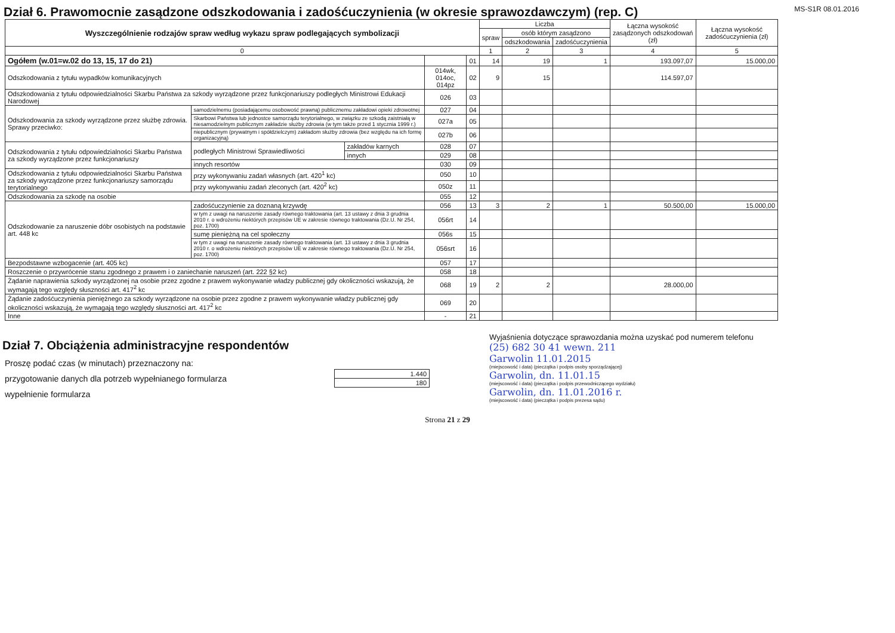Dział 6. Prawomocnie zasądzone odszkodowania i zadośćuczynienia (w okresie sprawozdawczym) (rep. C)
MS-S1R 08.01.2016
| Wyszczególnienie rodzajów spraw według wykazu spraw podlegających symbolizacji | | | | | Liczba | | | Łączna wysokość zasądzonych odszkodowań (zł) | Łączna wysokość zadośćuczynienia (zł) |
| --- | --- | --- | --- | --- | --- | --- | --- | --- | --- |
| | | | | | spraw | osób którym zasądzono | | | |
| | | | | | | odszkodowania | zadośćuczynienia | | |
| 0 | | | | | 1 | 2 | 3 | 4 | 5 |
| Ogółem (w.01=w.02 do 13, 15, 17 do 21) | | | | 01 | 14 | 19 | 1 | 193.097,07 | 15.000,00 |
| Odszkodowania z tytułu wypadków komunikacyjnych | | | 014wk, 014oc, 014pz | 02 | 9 | 15 | | 114.597,07 | |
| Odszkodowania z tytułu odpowiedzialności Skarbu Państwa za szkody wyrządzone przez funkcjonariuszy podległych Ministrowi Edukacji Narodowej | | | 026 | 03 | | | | | |
| Odszkodowania za szkody wyrządzone przez służbę zdrowia. Sprawy przeciwko: | samodzielnemu (posiadającemu osobowość prawną) publicznemu zakładowi opieki zdrowotnej | | 027 | 04 | | | | | |
| | Skarbowi Państwa lub jednostce samorządu terytorialnego, w związku ze szkodą zaistniałą w niesamodzielnym publicznym zakładzie służby zdrowia (w tym także przed 1 stycznia 1999 r.) | | 027a | 05 | | | | | |
| | niepublicznym (prywatnym i spółdzielczym) zakładom służby zdrowia (bez względu na ich formę organizacyjną) | | 027b | 06 | | | | | |
| Odszkodowania z tytułu odpowiedzialności Skarbu Państwa za szkody wyrządzone przez funkcjonariuszy | podległych Ministrowi Sprawiedliwości | zakładów karnych | 028 | 07 | | | | | |
| | | innych | 029 | 08 | | | | | |
| | innych resortów | | 030 | 09 | | | | | |
| Odszkodowania z tytułu odpowiedzialności Skarbu Państwa za szkody wyrządzone przez funkcjonariuszy samorządu terytorialnego | przy wykonywaniu zadań własnych (art. 420<sup>1</sup> kc) | | 050 | 10 | | | | | |
| | przy wykonywaniu zadań zleconych (art. 420<sup>2</sup> kc) | | 050z | 11 | | | | | |
| Odszkodowania za szkodę na osobie | | | 055 | 12 | | | | | |
| Odszkodowanie za naruszenie dóbr osobistych na podstawie art. 448 kc | zadośćuczynienie za doznaną krzywdę | | 056 | 13 | 3 | 2 | 1 | 50.500,00 | 15.000,00 |
| | w tym z uwagi na naruszenie zasady równego traktowania (art. 13 ustawy z dnia 3 grudnia 2010 r. o wdrożeniu niektórych przepisów UE w zakresie równego traktowania (Dz.U. Nr 254, poz. 1700) | | 056rt | 14 | | | | | |
| | sumę pieniężną na cel społeczny | | 056s | 15 | | | | | |
| | w tym z uwagi na naruszenie zasady równego traktowania (art. 13 ustawy z dnia 3 grudnia 2010 r. o wdrożeniu niektórych przepisów UE w zakresie równego traktowania (Dz.U. Nr 254, poz. 1700) | | 056srt | 16 | | | | | |
| Bezpodstawne wzbogacenie (art. 405 kc) | | | 057 | 17 | | | | | |
| Roszczenie o przywrócenie stanu zgodnego z prawem i o zaniechanie naruszeń (art. 222 §2 kc) | | | 058 | 18 | | | | | |
| Żądanie naprawienia szkody wyrządzonej na osobie przez zgodne z prawem wykonywanie władzy publicznej gdy okoliczności wskazują, że wymagają tego względy słuszności art. 417<sup>2</sup> kc | | | 068 | 19 | 2 | 2 | | 28.000,00 | |
| Żądanie zadośćuczynienia pieniężnego za szkody wyrządzone na osobie przez zgodne z prawem wykonywanie władzy publicznej gdy okoliczności wskazują, że wymagają tego względy słuszności art. 417<sup>2</sup> kc | | | 069 | 20 | | | | | |
| Inne | | | - | 21 | | | | | |
Dział 7. Obciążenia administracyjne respondentów
Proszę podać czas (w minutach) przeznaczony na:
przygotowanie danych dla potrzeb wypełnianego formularza
wypełnienie formularza
| 1.440 |
| 180 |
Wyjaśnienia dotyczące sprawozdania można uzyskać pod numerem telefonu
(25) 682 30 41 wewn. 211
Garwolin 11.01.2015
(miejscowość i data) (pieczątka i podpis osoby sporządzającej)
Garwolin, dn. 11.01.15
(miejscowość i data) (pieczątka i podpis przewodniczącego wydziału)
Garwolin, dn. 11.01.2016 r.
(miejscowość i data) (pieczątka i podpis prezesa sądu)
Strona 21 z 29